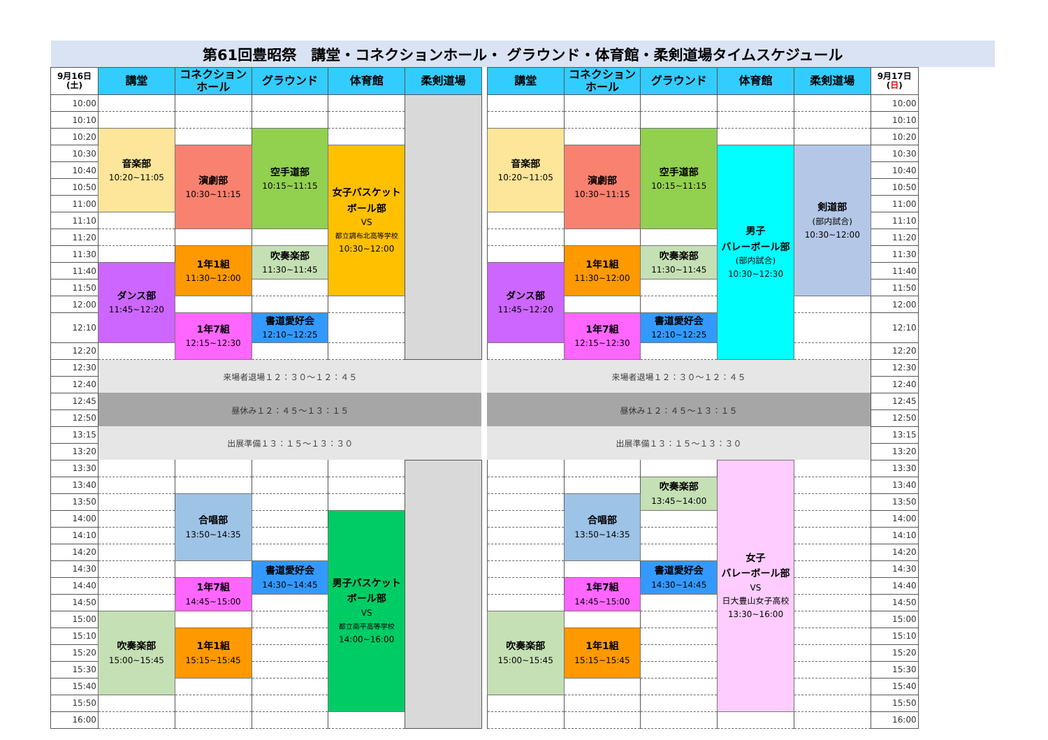| 第61回豊昭祭 講堂・コネクションホール・ グラウンド・体育館・柔剣道場タイムスケジュール | | | | | | | | | | | | |
| 9月16日 (土) | 講堂 | コネクション ホール | グラウンド | 体育館 | 柔剣道場 | | 講堂 | コネクション ホール | グラウンド | 体育館 | 柔剣道場 | 9月17日 ( 日 ) |
| 10:00 | | | | | | | | | | | | 10:00 |
| 10:10 | | | | | | | | | | | | 10:10 |
| 10:20 | 音楽部 10:20~11:05 | | 空手道部 10:15~11:15 | | | | 音楽部 10:20~11:05 | | 空手道部 10:15~11:15 | | | 10:20 |
| 10:30 | | 演劇部 10:30~11:15 | | 女子バスケット ボール部 VS 都立調布北高等学校 10:30~12:00 | | | | 演劇部 10:30~11:15 | | 男子 バレーボール部 (部内試合) 10:30~12:30 | 剣道部 (部内試合) 10:30~12:00 | 10:30 |
| 10:40 | | | | | | | | | | | | 10:40 |
| 10:50 | | | | | | | | | | | | 10:50 |
| 11:00 | | | | | | | | | | | | 11:00 |
| 11:10 | | | | | | | | | | | | 11:10 |
| 11:20 | | | | | | | | | | | | 11:20 |
| 11:30 | | 1年1組 11:30~12:00 | 吹奏楽部 11:30~11:45 | | | | | 1年1組 11:30~12:00 | 吹奏楽部 11:30~11:45 | | | 11:30 |
| 11:40 | ダンス部 11:45~12:20 | | | | | | ダンス部 11:45~12:20 | | | | | 11:40 |
| 11:50 | | | | | | | | | | | | 11:50 |
| 12:00 | | | | | | | | | | | | 12:00 |
| 12:10 | | 1年7組 12:15~12:30 | 書道愛好会 12:10~12:25 | | | | | 1年7組 12:15~12:30 | 書道愛好会 12:10~12:25 | | | 12:10 |
| 12:20 | | | | | | | | | | | | 12:20 |
| 12:30 | 来場者退場１２：３０～１２：４５ | | | | | | 来場者退場１２：３０～１２：４５ | | | | | 12:30 |
| 12:40 | | | | | | | | | | | | 12:40 |
| 12:45 | 昼休み１２：４５～１３：１５ | | | | | | 昼休み１２：４５～１３：１５ | | | | | 12:45 |
| 12:50 | | | | | | | | | | | | 12:50 |
| 13:15 | 出展準備１３：１５～１３：３０ | | | | | | 出展準備１３：１５～１３：３０ | | | | | 13:15 |
| 13:20 | | | | | | | | | | | | 13:20 |
| 13:30 | | | | | | | | | | 女子 バレーボール部 VS 日大豊山女子高校 13:30~16:00 | | 13:30 |
| 13:40 | | | | | | | | | 吹奏楽部 13:45~14:00 | | | 13:40 |
| 13:50 | | 合唱部 13:50~14:35 | | | | | | 合唱部 13:50~14:35 | | | | 13:50 |
| 14:00 | | | | 男子バスケット ボール部 VS 都立南平高等学校 14:00~16:00 | | | | | | | | 14:00 |
| 14:10 | | | | | | | | | | | | 14:10 |
| 14:20 | | | | | | | | | | | | 14:20 |
| 14:30 | | | 書道愛好会 14:30~14:45 | | | | | | 書道愛好会 14:30~14:45 | | | 14:30 |
| 14:40 | | 1年7組 14:45~15:00 | | | | | | 1年7組 14:45~15:00 | | | | 14:40 |
| 14:50 | | | | | | | | | | | | 14:50 |
| 15:00 | 吹奏楽部 15:00~15:45 | | | | | | 吹奏楽部 15:00~15:45 | | | | | 15:00 |
| 15:10 | | 1年1組 15:15~15:45 | | | | | | 1年1組 15:15~15:45 | | | | 15:10 |
| 15:20 | | | | | | | | | | | | 15:20 |
| 15:30 | | | | | | | | | | | | 15:30 |
| 15:40 | | | | | | | | | | | | 15:40 |
| 15:50 | | | | | | | | | | | | 15:50 |
| 16:00 | | | | | | | | | | | | 16:00 |